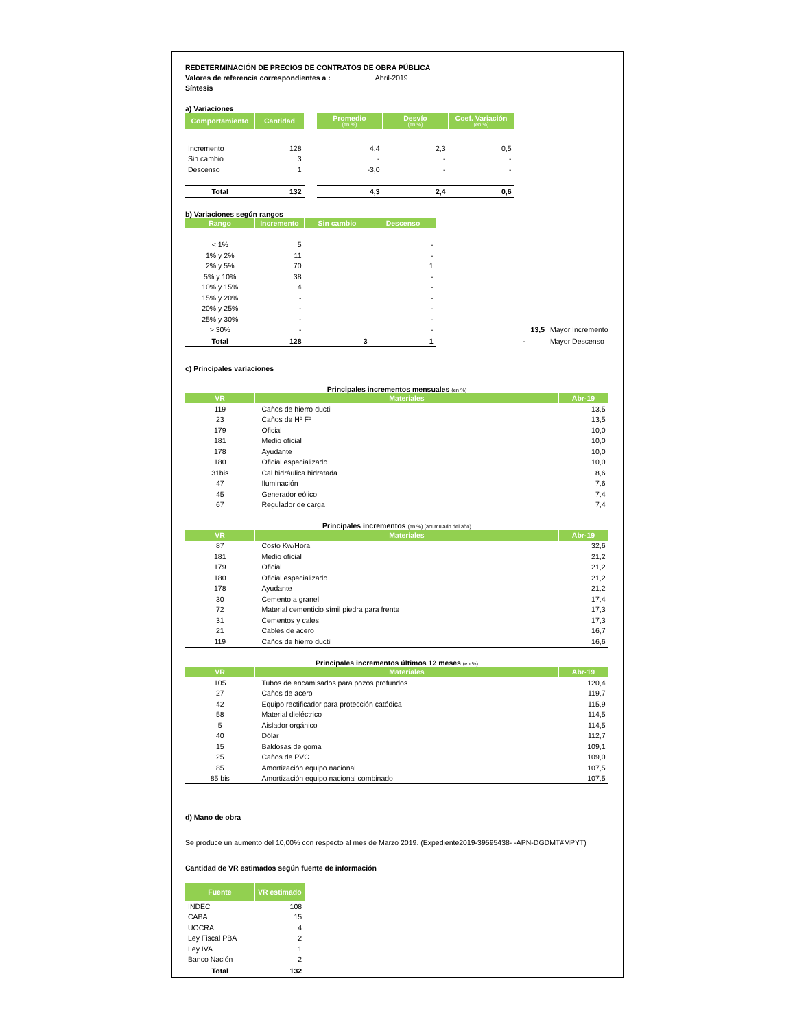REDETERMINACIÓN DE PRECIOS DE CONTRATOS DE OBRA PÚBLICA
Valores de referencia correspondientes a : Abril-2019
Síntesis
a) Variaciones
| Comportamiento | Cantidad | | Promedio (en %) | Desvío (en %) | Coef. Variación (en %) |
| Incremento | 128 | | 4,4 | 2,3 | 0,5 |
| Sin cambio | 3 | | - | - | - |
| Descenso | 1 | | -3,0 | - | - |
| Total | 132 | | 4,3 | 2,4 | 0,6 |
b) Variaciones según rangos
| Rango | Incremento | Sin cambio | Descenso | | | |
| < 1% | 5 | | - | | | |
| 1% y 2% | 11 | | - | | | |
| 2% y 5% | 70 | | 1 | | | |
| 5% y 10% | 38 | | - | | | |
| 10% y 15% | 4 | | - | | | |
| 15% y 20% | - | | - | | | |
| 20% y 25% | - | | - | | | |
| 25% y 30% | - | | - | | | |
| > 30% | - | | - | | 13,5 | Mayor Incremento |
| Total | 128 | 3 | 1 | | - | Mayor Descenso |
c) Principales variaciones
Principales incrementos mensuales (en %)
| VR | Materiales | Abr-19 |
| --- | --- | --- |
| 119 | Caños de hierro ductil | 13,5 |
| 23 | Caños de Hº Fº | 13,5 |
| 179 | Oficial | 10,0 |
| 181 | Medio oficial | 10,0 |
| 178 | Ayudante | 10,0 |
| 180 | Oficial especializado | 10,0 |
| 31bis | Cal hidráulica hidratada | 8,6 |
| 47 | Iluminación | 7,6 |
| 45 | Generador eólico | 7,4 |
| 67 | Regulador de carga | 7,4 |
Principales incrementos (en %) (acumulado del año)
| VR | Materiales | Abr-19 |
| --- | --- | --- |
| 87 | Costo Kw/Hora | 32,6 |
| 181 | Medio oficial | 21,2 |
| 179 | Oficial | 21,2 |
| 180 | Oficial especializado | 21,2 |
| 178 | Ayudante | 21,2 |
| 30 | Cemento a granel | 17,4 |
| 72 | Material cementicio símil piedra para frente | 17,3 |
| 31 | Cementos y cales | 17,3 |
| 21 | Cables de acero | 16,7 |
| 119 | Caños de hierro ductil | 16,6 |
Principales incrementos últimos 12 meses (en %)
| VR | Materiales | Abr-19 |
| --- | --- | --- |
| 105 | Tubos de encamisados para pozos profundos | 120,4 |
| 27 | Caños de acero | 119,7 |
| 42 | Equipo rectificador para protección catódica | 115,9 |
| 58 | Material dieléctrico | 114,5 |
| 5 | Aislador orgánico | 114,5 |
| 40 | Dólar | 112,7 |
| 15 | Baldosas de goma | 109,1 |
| 25 | Caños de PVC | 109,0 |
| 85 | Amortización equipo nacional | 107,5 |
| 85 bis | Amortización equipo nacional combinado | 107,5 |
d) Mano de obra
Se produce un aumento del 10,00% con respecto al mes de Marzo 2019. (Expediente2019-39595438- -APN-DGDMT#MPYT)
Cantidad de VR estimados según fuente de información
| Fuente | VR estimado |
| --- | --- |
| INDEC | 108 |
| CABA | 15 |
| UOCRA | 4 |
| Ley Fiscal PBA | 2 |
| Ley IVA | 1 |
| Banco Nación | 2 |
| Total | 132 |